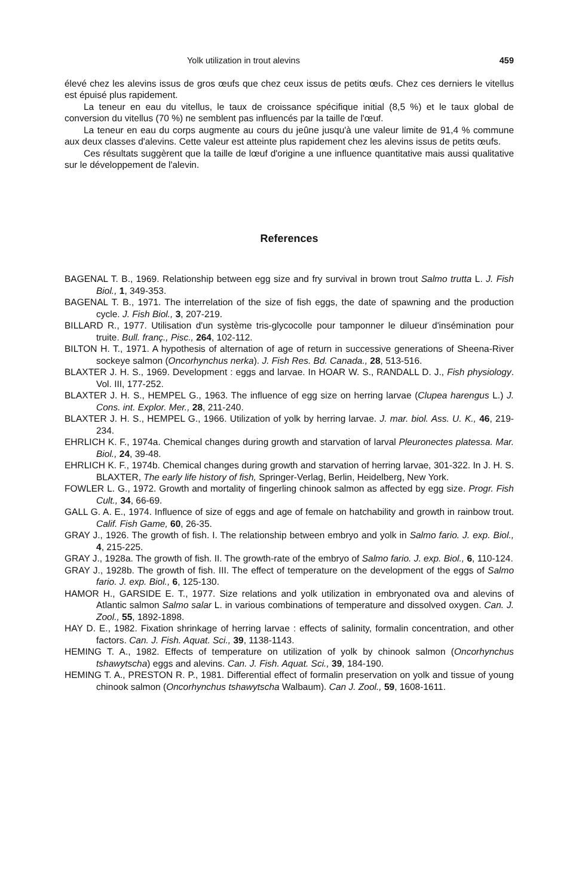Yolk utilization in trout alevins 459
élevé chez les alevins issus de gros œufs que chez ceux issus de petits œufs. Chez ces derniers le vitellus est épuisé plus rapidement.
La teneur en eau du vitellus, le taux de croissance spécifique initial (8,5 %) et le taux global de conversion du vitellus (70 %) ne semblent pas influencés par la taille de l'œuf.
La teneur en eau du corps augmente au cours du jeûne jusqu'à une valeur limite de 91,4 % commune aux deux classes d'alevins. Cette valeur est atteinte plus rapidement chez les alevins issus de petits œufs.
Ces résultats suggèrent que la taille de lœuf d'origine a une influence quantitative mais aussi qualitative sur le développement de l'alevin.
References
BAGENAL T. B., 1969. Relationship between egg size and fry survival in brown trout Salmo trutta L. J. Fish Biol., 1, 349-353.
BAGENAL T. B., 1971. The interrelation of the size of fish eggs, the date of spawning and the production cycle. J. Fish Biol., 3, 207-219.
BILLARD R., 1977. Utilisation d'un système tris-glycocolle pour tamponner le dilueur d'insémination pour truite. Bull. franç., Pisc., 264, 102-112.
BILTON H. T., 1971. A hypothesis of alternation of age of return in successive generations of Sheena-River sockeye salmon (Oncorhynchus nerka). J. Fish Res. Bd. Canada., 28, 513-516.
BLAXTER J. H. S., 1969. Development : eggs and larvae. In HOAR W. S., RANDALL D. J., Fish physiology. Vol. III, 177-252.
BLAXTER J. H. S., HEMPEL G., 1963. The influence of egg size on herring larvae (Clupea harengus L.) J. Cons. int. Explor. Mer., 28, 211-240.
BLAXTER J. H. S., HEMPEL G., 1966. Utilization of yolk by herring larvae. J. mar. biol. Ass. U. K., 46, 219-234.
EHRLICH K. F., 1974a. Chemical changes during growth and starvation of larval Pleuronectes platessa. Mar. Biol., 24, 39-48.
EHRLICH K. F., 1974b. Chemical changes during growth and starvation of herring larvae, 301-322. In J. H. S. BLAXTER, The early life history of fish, Springer-Verlag, Berlin, Heidelberg, New York.
FOWLER L. G., 1972. Growth and mortality of fingerling chinook salmon as affected by egg size. Progr. Fish Cult., 34, 66-69.
GALL G. A. E., 1974. Influence of size of eggs and age of female on hatchability and growth in rainbow trout. Calif. Fish Game, 60, 26-35.
GRAY J., 1926. The growth of fish. I. The relationship between embryo and yolk in Salmo fario. J. exp. Biol., 4, 215-225.
GRAY J., 1928a. The growth of fish. II. The growth-rate of the embryo of Salmo fario. J. exp. Biol., 6, 110-124.
GRAY J., 1928b. The growth of fish. III. The effect of temperature on the development of the eggs of Salmo fario. J. exp. Biol., 6, 125-130.
HAMOR H., GARSIDE E. T., 1977. Size relations and yolk utilization in embryonated ova and alevins of Atlantic salmon Salmo salar L. in various combinations of temperature and dissolved oxygen. Can. J. Zool., 55, 1892-1898.
HAY D. E., 1982. Fixation shrinkage of herring larvae : effects of salinity, formalin concentration, and other factors. Can. J. Fish. Aquat. Sci., 39, 1138-1143.
HEMING T. A., 1982. Effects of temperature on utilization of yolk by chinook salmon (Oncorhynchus tshawytscha) eggs and alevins. Can. J. Fish. Aquat. Sci., 39, 184-190.
HEMING T. A., PRESTON R. P., 1981. Differential effect of formalin preservation on yolk and tissue of young chinook salmon (Oncorhynchus tshawytscha Walbaum). Can J. Zool., 59, 1608-1611.